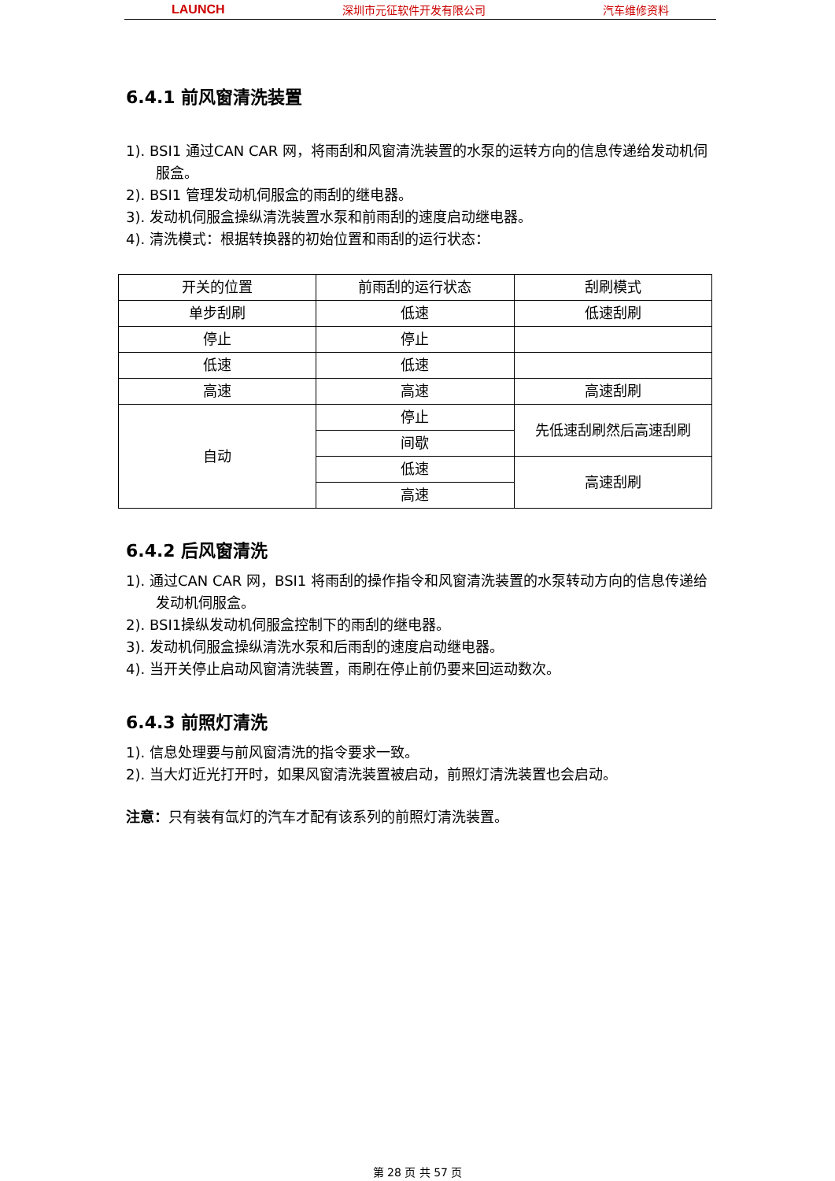LAUNCH 深圳市元征软件开发有限公司 汽车维修资料
6.4.1 前风窗清洗装置
1). BSI1 通过CAN CAR 网，将雨刮和风窗清洗装置的水泵的运转方向的信息传递给发动机伺服盒。
2). BSI1 管理发动机伺服盒的雨刮的继电器。
3). 发动机伺服盒操纵清洗装置水泵和前雨刮的速度启动继电器。
4). 清洗模式：根据转换器的初始位置和雨刮的运行状态：
| 开关的位置 | 前雨刮的运行状态 | 刮刷模式 |
| 单步刮刷 | 低速 | 低速刮刷 |
| 停止 | 停止 | |
| 低速 | 低速 | |
| 高速 | 高速 | 高速刮刷 |
| 自动 | 停止 | 先低速刮刷然后高速刮刷 |
| | 间歇 | |
| | 低速 | 高速刮刷 |
| | 高速 | |
6.4.2 后风窗清洗
1). 通过CAN CAR 网，BSI1 将雨刮的操作指令和风窗清洗装置的水泵转动方向的信息传递给发动机伺服盒。
2). BSI1操纵发动机伺服盒控制下的雨刮的继电器。
3). 发动机伺服盒操纵清洗水泵和后雨刮的速度启动继电器。
4). 当开关停止启动风窗清洗装置，雨刷在停止前仍要来回运动数次。
6.4.3 前照灯清洗
1). 信息处理要与前风窗清洗的指令要求一致。
2). 当大灯近光打开时，如果风窗清洗装置被启动，前照灯清洗装置也会启动。
注意：只有装有氙灯的汽车才配有该系列的前照灯清洗装置。
第 28 页 共 57 页